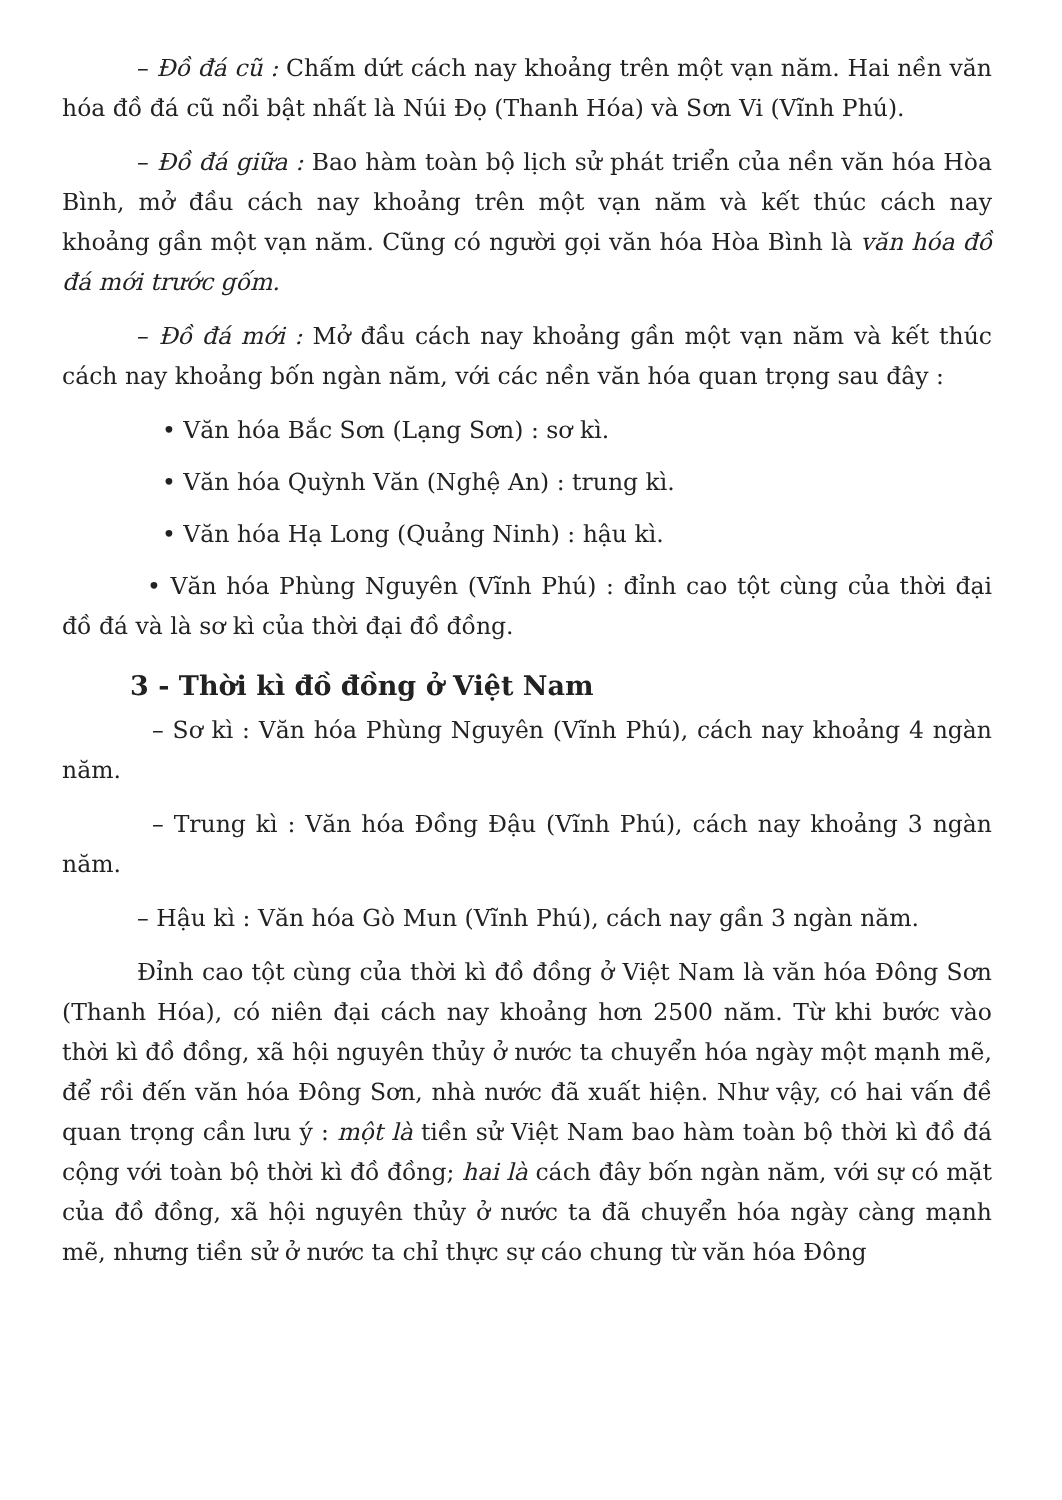– Đồ đá cũ : Chấm dứt cách nay khoảng trên một vạn năm. Hai nền văn hóa đồ đá cũ nổi bật nhất là Núi Đọ (Thanh Hóa) và Sơn Vi (Vĩnh Phú).
– Đồ đá giữa : Bao hàm toàn bộ lịch sử phát triển của nền văn hóa Hòa Bình, mở đầu cách nay khoảng trên một vạn năm và kết thúc cách nay khoảng gần một vạn năm. Cũng có người gọi văn hóa Hòa Bình là văn hóa đồ đá mới trước gốm.
– Đồ đá mới : Mở đầu cách nay khoảng gần một vạn năm và kết thúc cách nay khoảng bốn ngàn năm, với các nền văn hóa quan trọng sau đây :
• Văn hóa Bắc Sơn (Lạng Sơn) : sơ kì.
• Văn hóa Quỳnh Văn (Nghệ An) : trung kì.
• Văn hóa Hạ Long (Quảng Ninh) : hậu kì.
• Văn hóa Phùng Nguyên (Vĩnh Phú) : đỉnh cao tột cùng của thời đại đồ đá và là sơ kì của thời đại đồ đồng.
3 - Thời kì đồ đồng ở Việt Nam
– Sơ kì : Văn hóa Phùng Nguyên (Vĩnh Phú), cách nay khoảng 4 ngàn năm.
– Trung kì : Văn hóa Đồng Đậu (Vĩnh Phú), cách nay khoảng 3 ngàn năm.
– Hậu kì : Văn hóa Gò Mun (Vĩnh Phú), cách nay gần 3 ngàn năm.
Đỉnh cao tột cùng của thời kì đồ đồng ở Việt Nam là văn hóa Đông Sơn (Thanh Hóa), có niên đại cách nay khoảng hơn 2500 năm. Từ khi bước vào thời kì đồ đồng, xã hội nguyên thủy ở nước ta chuyển hóa ngày một mạnh mẽ, để rồi đến văn hóa Đông Sơn, nhà nước đã xuất hiện. Như vậy, có hai vấn đề quan trọng cần lưu ý : một là tiền sử Việt Nam bao hàm toàn bộ thời kì đồ đá cộng với toàn bộ thời kì đồ đồng; hai là cách đây bốn ngàn năm, với sự có mặt của đồ đồng, xã hội nguyên thủy ở nước ta đã chuyển hóa ngày càng mạnh mẽ, nhưng tiền sử ở nước ta chỉ thực sự cáo chung từ văn hóa Đông